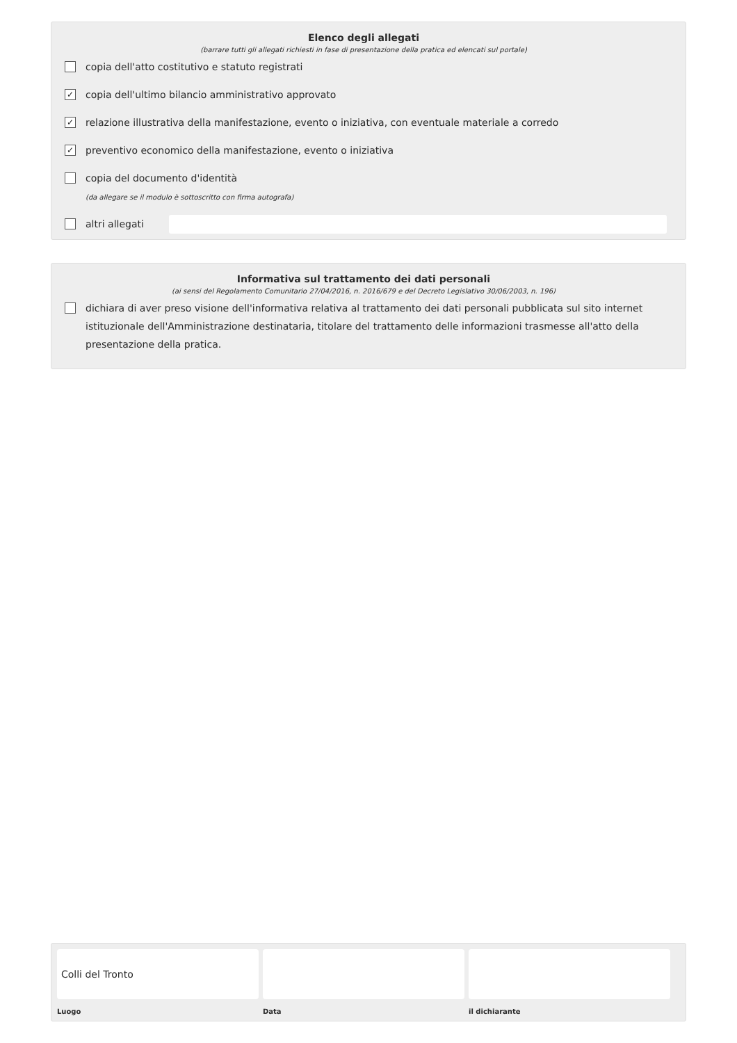Elenco degli allegati
(barrare tutti gli allegati richiesti in fase di presentazione della pratica ed elencati sul portale)
copia dell'atto costitutivo e statuto registrati
✓ copia dell'ultimo bilancio amministrativo approvato
✓ relazione illustrativa della manifestazione, evento o iniziativa, con eventuale materiale a corredo
✓ preventivo economico della manifestazione, evento o iniziativa
copia del documento d'identità
(da allegare se il modulo è sottoscritto con firma autografa)
altri allegati
Informativa sul trattamento dei dati personali
(ai sensi del Regolamento Comunitario 27/04/2016, n. 2016/679 e del Decreto Legislativo 30/06/2003, n. 196)
dichiara di aver preso visione dell'informativa relativa al trattamento dei dati personali pubblicata sul sito internet istituzionale dell'Amministrazione destinataria, titolare del trattamento delle informazioni trasmesse all'atto della presentazione della pratica.
Colli del Tronto
Luogo
Data il dichiarante